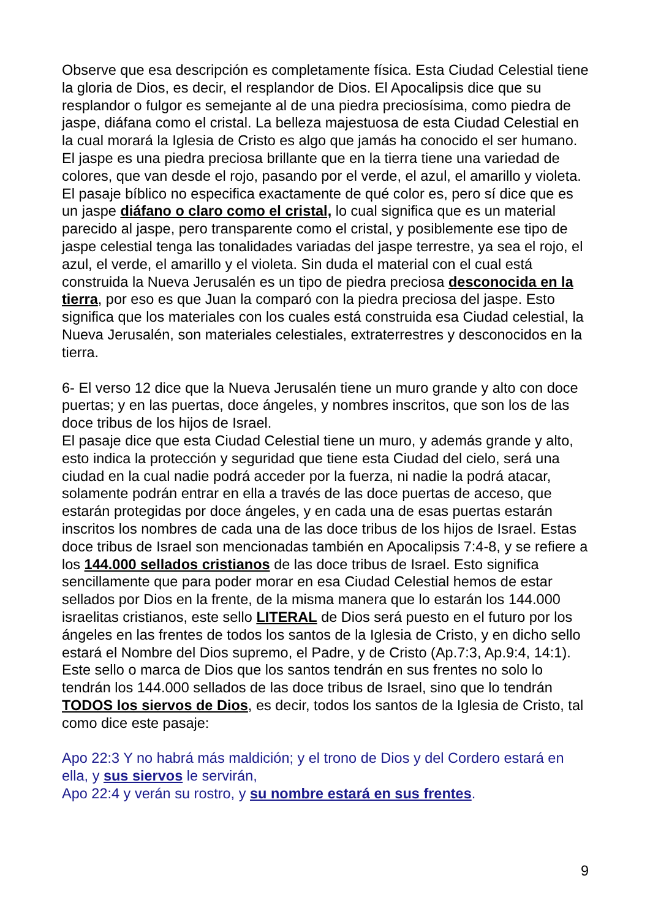Observe que esa descripción es completamente física. Esta Ciudad Celestial tiene la gloria de Dios, es decir, el resplandor de Dios. El Apocalipsis dice que su resplandor o fulgor es semejante al de una piedra preciosísima, como piedra de jaspe, diáfana como el cristal. La belleza majestuosa de esta Ciudad Celestial en la cual morará la Iglesia de Cristo es algo que jamás ha conocido el ser humano.
El jaspe es una piedra preciosa brillante que en la tierra tiene una variedad de colores, que van desde el rojo, pasando por el verde, el azul, el amarillo y violeta. El pasaje bíblico no especifica exactamente de qué color es, pero sí dice que es un jaspe diáfano o claro como el cristal, lo cual significa que es un material parecido al jaspe, pero transparente como el cristal, y posiblemente ese tipo de jaspe celestial tenga las tonalidades variadas del jaspe terrestre, ya sea el rojo, el azul, el verde, el amarillo y el violeta. Sin duda el material con el cual está construida la Nueva Jerusalén es un tipo de piedra preciosa desconocida en la tierra, por eso es que Juan la comparó con la piedra preciosa del jaspe. Esto significa que los materiales con los cuales está construida esa Ciudad celestial, la Nueva Jerusalén, son materiales celestiales, extraterrestres y desconocidos en la tierra.
6- El verso 12 dice que la Nueva Jerusalén tiene un muro grande y alto con doce puertas; y en las puertas, doce ángeles, y nombres inscritos, que son los de las doce tribus de los hijos de Israel.
El pasaje dice que esta Ciudad Celestial tiene un muro, y además grande y alto, esto indica la protección y seguridad que tiene esta Ciudad del cielo, será una ciudad en la cual nadie podrá acceder por la fuerza, ni nadie la podrá atacar, solamente podrán entrar en ella a través de las doce puertas de acceso, que estarán protegidas por doce ángeles, y en cada una de esas puertas estarán inscritos los nombres de cada una de las doce tribus de los hijos de Israel. Estas doce tribus de Israel son mencionadas también en Apocalipsis 7:4-8, y se refiere a los 144.000 sellados cristianos de las doce tribus de Israel. Esto significa sencillamente que para poder morar en esa Ciudad Celestial hemos de estar sellados por Dios en la frente, de la misma manera que lo estarán los 144.000 israelitas cristianos, este sello LITERAL de Dios será puesto en el futuro por los ángeles en las frentes de todos los santos de la Iglesia de Cristo, y en dicho sello estará el Nombre del Dios supremo, el Padre, y de Cristo (Ap.7:3, Ap.9:4, 14:1).
Este sello o marca de Dios que los santos tendrán en sus frentes no solo lo tendrán los 144.000 sellados de las doce tribus de Israel, sino que lo tendrán TODOS los siervos de Dios, es decir, todos los santos de la Iglesia de Cristo, tal como dice este pasaje:
Apo 22:3 Y no habrá más maldición; y el trono de Dios y del Cordero estará en ella, y sus siervos le servirán,
Apo 22:4 y verán su rostro, y su nombre estará en sus frentes.
9